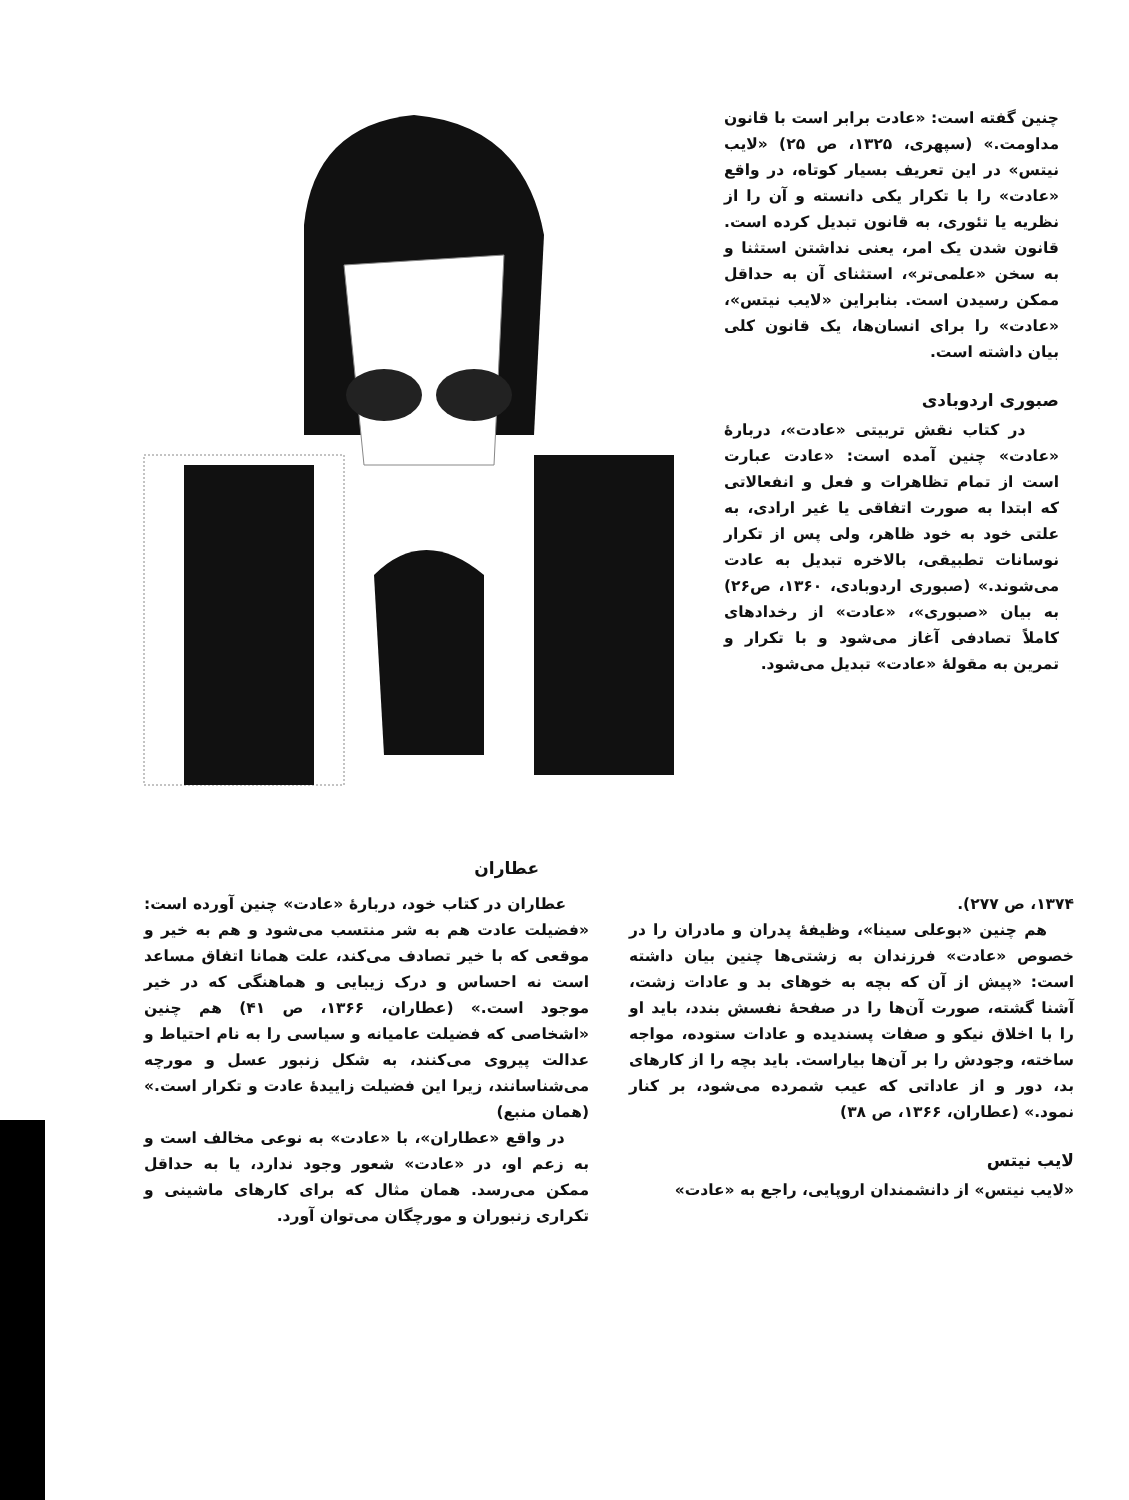چنین گفته است: «عادت برابر است با قانون مداومت.» (سپهری، ۱۳۲۵، ص ۲۵) «لایب نیتس» در این تعریف بسیار کوتاه، در واقع «عادت» را با تکرار یکی دانسته و آن را از نظریه یا تئوری، به قانون تبدیل کرده است. قانون شدن یک امر، یعنی نداشتن استثنا و به سخن «علمی‌تر»، استثنای آن به حداقل ممکن رسیدن است. بنابراین «لایب نیتس»، «عادت» را برای انسان‌ها، یک قانون کلی بیان داشته است.
صبوری اردوبادی
در کتاب نقش تربیتی «عادت»، دربارهٔ «عادت» چنین آمده است: «عادت عبارت است از تمام تظاهرات و فعل و انفعالاتی که ابتدا به صورت اتفاقی یا غیر ارادی، به علتی خود به خود ظاهر، ولی پس از تکرار نوسانات تطبیقی، بالاخره تبدیل به عادت می‌شوند.» (صبوری اردوبادی، ۱۳۶۰، ص۲۶) به بیان «صبوری»، «عادت» از رخدادهای کاملاً تصادفی آغاز می‌شود و با تکرار و تمرین به مقولهٔ «عادت» تبدیل می‌شود.
عطاران
۱۳۷۴، ص ۲۷۷).
هم چنین «بوعلی سینا»، وظیفهٔ پدران و مادران را در خصوص «عادت» فرزندان به زشتی‌ها چنین بیان داشته است: «پیش از آن که بچه به خوهای بد و عادات زشت، آشنا گشته، صورت آن‌ها را در صفحهٔ نفسش بندد، باید او را با اخلاق نیکو و صفات پسندیده و عادات ستوده، مواجه ساخته، وجودش را بر آن‌ها بیاراست. باید بچه را از کارهای بد، دور و از عاداتی که عیب شمرده می‌شود، بر کنار نمود.» (عطاران، ۱۳۶۶، ص ۳۸)
لایب نیتس
«لایب نیتس» از دانشمندان اروپایی، راجع به «عادت»
عطاران در کتاب خود، دربارهٔ «عادت» چنین آورده است: «فضیلت عادت هم به شر منتسب می‌شود و هم به خیر و موقعی که با خیر تصادف می‌کند، علت همانا اتفاق مساعد است نه احساس و درک زیبایی و هماهنگی که در خیر موجود است.» (عطاران، ۱۳۶۶، ص ۴۱) هم چنین «اشخاصی که فضیلت عامیانه و سیاسی را به نام احتیاط و عدالت پیروی می‌کنند، به شکل زنبور عسل و مورچه می‌شناسانند، زیرا این فضیلت زاییدهٔ عادت و تکرار است.» (همان منبع)
در واقع «عطاران»، با «عادت» به نوعی مخالف است و به زعم او، در «عادت» شعور وجود ندارد، یا به حداقل ممکن می‌رسد. همان مثال که برای کارهای ماشینی و تکراری زنبوران و مورچگان می‌توان آورد.